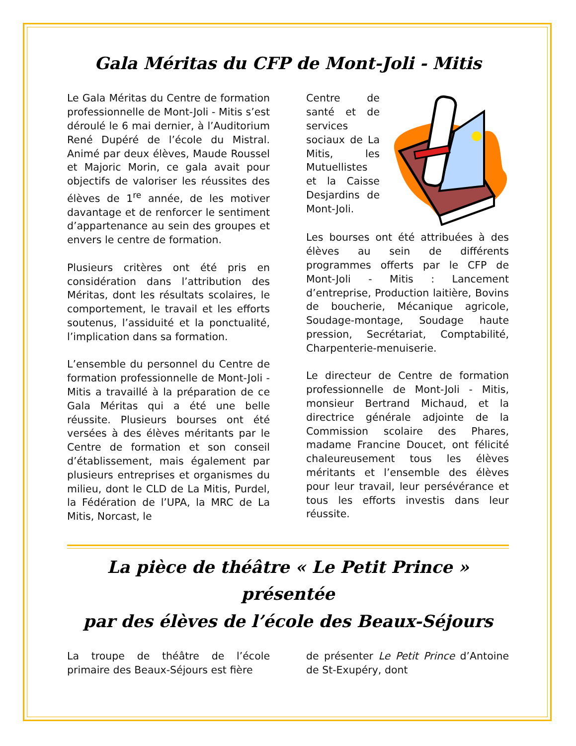Gala Méritas du CFP de Mont-Joli - Mitis
Le Gala Méritas du Centre de formation professionnelle de Mont-Joli - Mitis s’est déroulé le 6 mai dernier, à l’Auditorium René Dupéré de l’école du Mistral. Animé par deux élèves, Maude Roussel et Majoric Morin, ce gala avait pour objectifs de valoriser les réussites des élèves de 1<sup>re</sup> année, de les motiver davantage et de renforcer le sentiment d’appartenance au sein des groupes et envers le centre de formation.
Plusieurs critères ont été pris en considération dans l’attribution des Méritas, dont les résultats scolaires, le comportement, le travail et les efforts soutenus, l’assiduité et la ponctualité, l’implication dans sa formation.
L’ensemble du personnel du Centre de formation professionnelle de Mont-Joli - Mitis a travaillé à la préparation de ce Gala Méritas qui a été une belle réussite. Plusieurs bourses ont été versées à des élèves méritants par le Centre de formation et son conseil d’établissement, mais également par plusieurs entreprises et organismes du milieu, dont le CLD de La Mitis, Purdel, la Fédération de l’UPA, la MRC de La Mitis, Norcast, le
Centre de santé et de services sociaux de La Mitis, les Mutuellistes et la Caisse Desjardins de Mont-Joli.
Les bourses ont été attribuées à des élèves au sein de différents programmes offerts par le CFP de Mont-Joli - Mitis : Lancement d’entreprise, Production laitière, Bovins de boucherie, Mécanique agricole, Soudage-montage, Soudage haute pression, Secrétariat, Comptabilité, Charpenterie-menuiserie.
Le directeur de Centre de formation professionnelle de Mont-Joli - Mitis, monsieur Bertrand Michaud, et la directrice générale adjointe de la Commission scolaire des Phares, madame Francine Doucet, ont félicité chaleureusement tous les élèves méritants et l’ensemble des élèves pour leur travail, leur persévérance et tous les efforts investis dans leur réussite.
La pièce de théâtre « Le Petit Prince » présentée
par des élèves de l’école des Beaux-Séjours
La troupe de théâtre de l’école primaire des Beaux-Séjours est fière
de présenter Le Petit Prince d’Antoine de St-Exupéry, dont